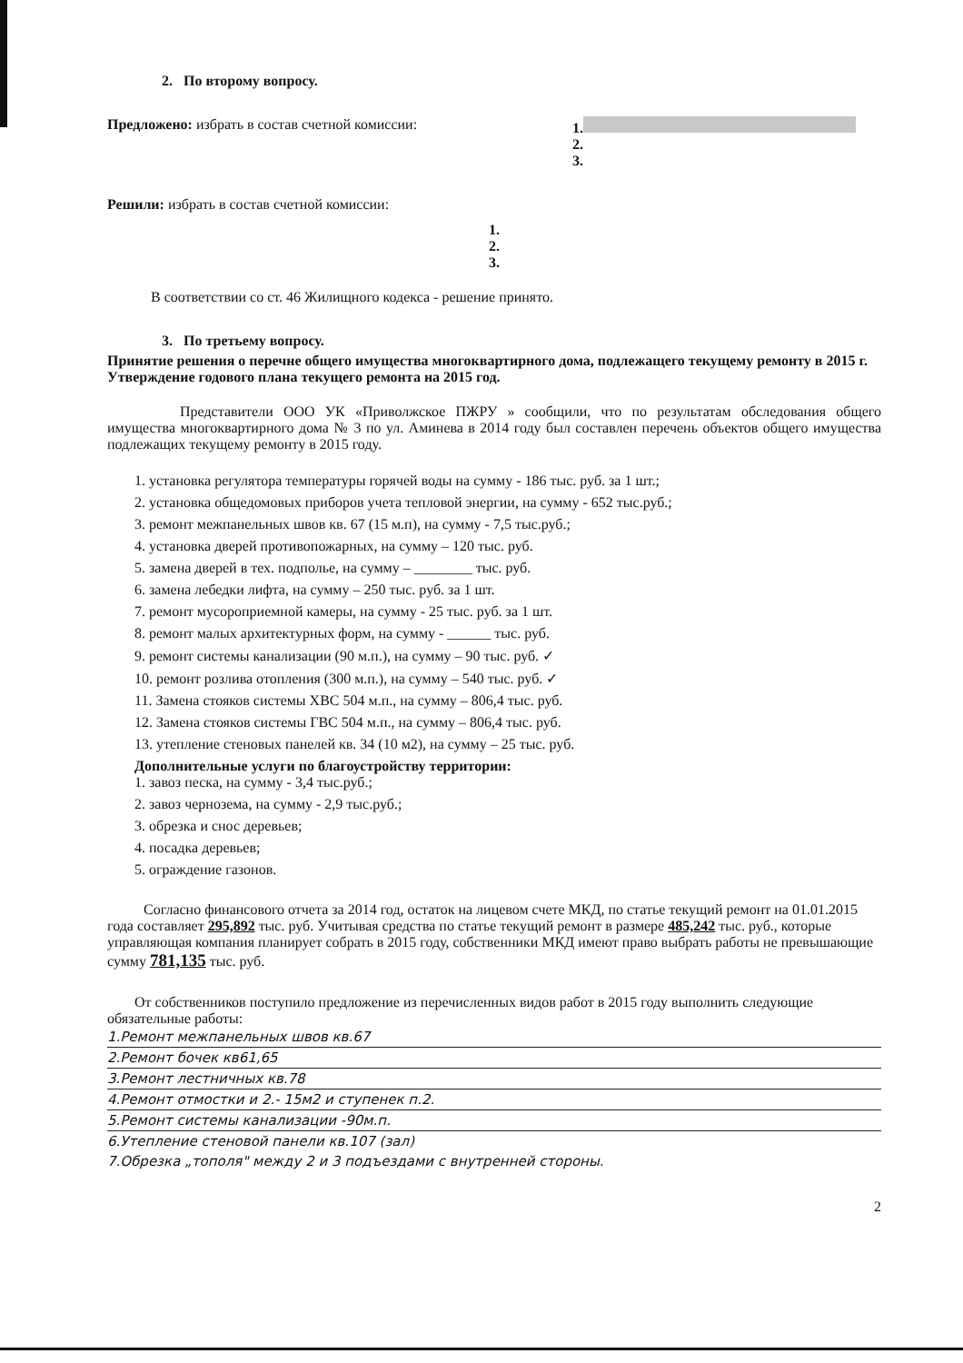2. По второму вопросу.
Предложено: избрать в состав счетной комиссии:
1.
2.
3.
Решили: избрать в состав счетной комиссии:
1.
2.
3.
В соответствии со ст. 46 Жилищного кодекса - решение принято.
3. По третьему вопросу.
Принятие решения о перечне общего имущества многоквартирного дома, подлежащего текущему ремонту в 2015 г. Утверждение годового плана текущего ремонта на 2015 год.
Представители ООО УК «Приволжское ПЖРУ » сообщили, что по результатам обследования общего имущества многоквартирного дома № 3 по ул. Аминева в 2014 году был составлен перечень объектов общего имущества подлежащих текущему ремонту в 2015 году.
1. установка регулятора температуры горячей воды на сумму - 186 тыс. руб. за 1 шт.;
2. установка общедомовых приборов учета тепловой энергии, на сумму - 652 тыс.руб.;
3. ремонт межпанельных швов кв. 67 (15 м.п), на сумму - 7,5 тыс.руб.;
4. установка дверей противопожарных, на сумму – 120 тыс. руб.
5. замена дверей в тех. подполье, на сумму – ________ тыс. руб.
6. замена лебедки лифта, на сумму – 250 тыс. руб. за 1 шт.
7. ремонт мусороприемной камеры, на сумму - 25 тыс. руб. за 1 шт.
8. ремонт малых архитектурных форм, на сумму - ______ тыс. руб.
9. ремонт системы канализации (90 м.п.), на сумму – 90 тыс. руб. ✓
10. ремонт розлива отопления (300 м.п.), на сумму – 540 тыс. руб. ✓
11. Замена стояков системы ХВС 504 м.п., на сумму – 806,4 тыс. руб.
12. Замена стояков системы ГВС 504 м.п., на сумму – 806,4 тыс. руб.
13. утепление стеновых панелей кв. 34 (10 м2), на сумму – 25 тыс. руб.
Дополнительные услуги по благоустройству территории:
1. завоз песка, на сумму - 3,4 тыс.руб.;
2. завоз чернозема, на сумму - 2,9 тыс.руб.;
3. обрезка и снос деревьев;
4. посадка деревьев;
5. ограждение газонов.
Согласно финансового отчета за 2014 год, остаток на лицевом счете МКД, по статье текущий ремонт на 01.01.2015 года составляет 295,892 тыс. руб. Учитывая средства по статье текущий ремонт в размере 485,242 тыс. руб., которые управляющая компания планирует собрать в 2015 году, собственники МКД имеют право выбрать работы не превышающие сумму 781,135 тыс. руб.
От собственников поступило предложение из перечисленных видов работ в 2015 году выполнить следующие обязательные работы:
1.Ремонт межпанельных швов кв.67
2.Ремонт бочек кв61,65
3.Ремонт лестничных кв.78
4.Ремонт отмостки и 2.- 15м2 и ступенек п.2.
5.Ремонт системы канализации -90м.п.
6.Утепление стеновой панели кв.107 (зал)
7.Обрезка „тополя" между 2 и 3 подъездами с внутренней стороны.
2